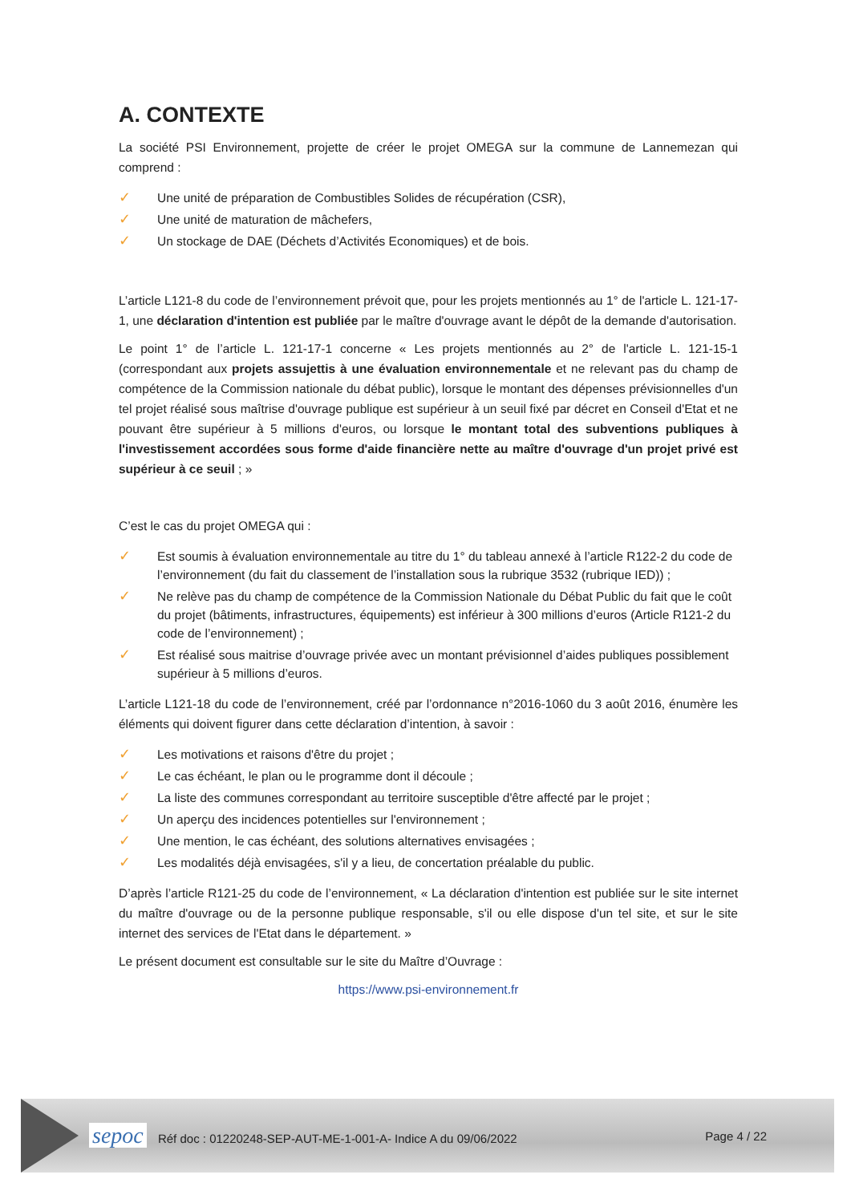A. CONTEXTE
La société PSI Environnement, projette de créer le projet OMEGA sur la commune de Lannemezan qui comprend :
✓ Une unité de préparation de Combustibles Solides de récupération (CSR),
✓ Une unité de maturation de mâchefers,
✓ Un stockage de DAE (Déchets d’Activités Economiques) et de bois.
L’article L121-8 du code de l’environnement prévoit que, pour les projets mentionnés au 1° de l'article L. 121-17-1, une déclaration d'intention est publiée par le maître d'ouvrage avant le dépôt de la demande d'autorisation.
Le point 1° de l’article L. 121-17-1 concerne « Les projets mentionnés au 2° de l'article L. 121-15-1 (correspondant aux projets assujettis à une évaluation environnementale et ne relevant pas du champ de compétence de la Commission nationale du débat public), lorsque le montant des dépenses prévisionnelles d'un tel projet réalisé sous maîtrise d'ouvrage publique est supérieur à un seuil fixé par décret en Conseil d'Etat et ne pouvant être supérieur à 5 millions d'euros, ou lorsque le montant total des subventions publiques à l'investissement accordées sous forme d'aide financière nette au maître d'ouvrage d'un projet privé est supérieur à ce seuil ; »
C’est le cas du projet OMEGA qui :
✓ Est soumis à évaluation environnementale au titre du 1° du tableau annexé à l’article R122-2 du code de l’environnement (du fait du classement de l’installation sous la rubrique 3532 (rubrique IED)) ;
✓ Ne relève pas du champ de compétence de la Commission Nationale du Débat Public du fait que le coût du projet (bâtiments, infrastructures, équipements) est inférieur à 300 millions d’euros (Article R121-2 du code de l’environnement) ;
✓ Est réalisé sous maitrise d’ouvrage privée avec un montant prévisionnel d’aides publiques possiblement supérieur à 5 millions d’euros.
L’article L121-18 du code de l’environnement, créé par l’ordonnance n°2016-1060 du 3 août 2016, énumère les éléments qui doivent figurer dans cette déclaration d’intention, à savoir :
✓ Les motivations et raisons d'être du projet ;
✓ Le cas échéant, le plan ou le programme dont il découle ;
✓ La liste des communes correspondant au territoire susceptible d'être affecté par le projet ;
✓ Un aperçu des incidences potentielles sur l'environnement ;
✓ Une mention, le cas échéant, des solutions alternatives envisagées ;
✓ Les modalités déjà envisagées, s'il y a lieu, de concertation préalable du public.
D’après l’article R121-25 du code de l’environnement, « La déclaration d'intention est publiée sur le site internet du maître d'ouvrage ou de la personne publique responsable, s'il ou elle dispose d'un tel site, et sur le site internet des services de l'Etat dans le département. »
Le présent document est consultable sur le site du Maître d’Ouvrage :
https://www.psi-environnement.fr
sepoc Réf doc : 01220248-SEP-AUT-ME-1-001-A- Indice A du 09/06/2022 Page 4 / 22